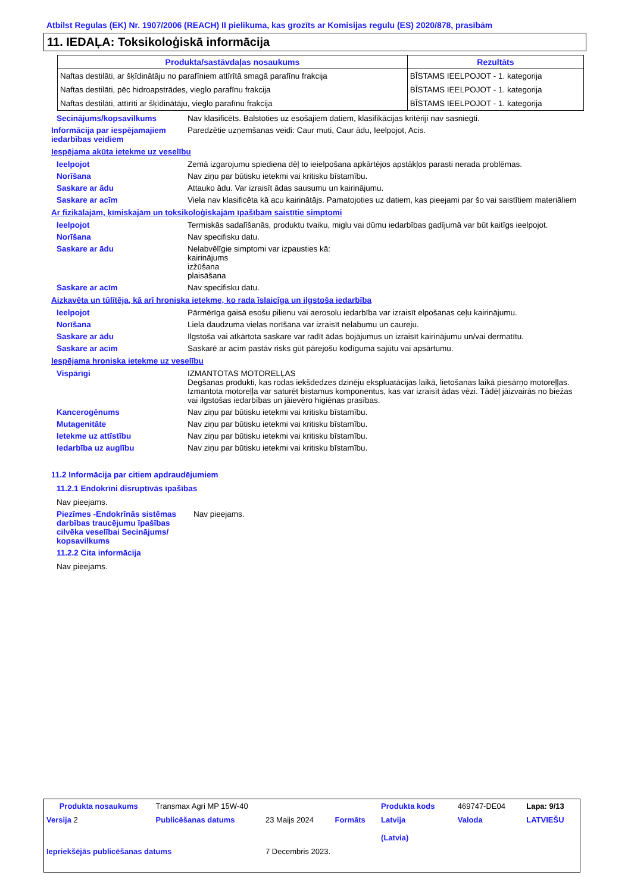Atbilst Regulas (EK) Nr. 1907/2006 (REACH) II pielikuma, kas grozīts ar Komisijas regulu (ES) 2020/878, prasībām
11. IEDAĻA: Toksikoloģiskā informācija
| Produkta/sastāvdaļas nosaukums | Rezultāts |
| --- | --- |
| Naftas destilāti, ar šķīdinātāju no parafīniem attīrītā smagā parafīnu frakcija | BĪSTAMS IEELPOJOT - 1. kategorija |
| Naftas destilāti, pēc hidroapstrādes, vieglo parafīnu frakcija | BĪSTAMS IEELPOJOT - 1. kategorija |
| Naftas destilāti, attīrīti ar šķīdinātāju, vieglo parafīnu frakcija | BĪSTAMS IEELPOJOT - 1. kategorija |
Secinājums/kopsavilkums Nav klasificēts. Balstoties uz esošajiem datiem, klasifikācijas kritēriji nav sasniegti.
Informācija par iespējamajiem iedarbības veidiem
Paredzētie uzņemšanas veidi: Caur muti, Caur ādu, Ieelpojot, Acis.
Iespējama akūta ietekme uz veselību
Ieelpojot Zemā izgarojumu spiediena dēļ to ieielpošana apkārtējos apstākļos parasti nerada problēmas.
Norīšana Nav ziņu par būtisku ietekmi vai kritisku bīstamību.
Saskare ar ādu Attauko ādu. Var izraisīt ādas sausumu un kairinājumu.
Saskare ar acīm Viela nav klasificēta kā acu kairinātājs. Pamatojoties uz datiem, kas pieejami par šo vai saistītiem materiāliem
Ar fizikālajām, ķīmiskajām un toksikoloģiskajām īpašībām saistītie simptomi
Ieelpojot Termiskās sadalīšanās, produktu tvaiku, miglu vai dūmu iedarbības gadījumā var būt kaitīgs ieelpojot.
Norīšana Nav specifisku datu.
Saskare ar ādu Nelabvēlīgie simptomi var izpausties kā:
kairinājums
izžūšana
plaisāšana
Saskare ar acīm Nav specifisku datu.
Aizkavēta un tūlītēja, kā arī hroniska ietekme, ko rada īslaicīga un ilgstoša iedarbība
Ieelpojot Pārmērīga gaisā esošu pilienu vai aerosolu iedarbība var izraisīt elpošanas ceļu kairinājumu.
Norīšana Liela daudzuma vielas norīšana var izraisīt nelabumu un caureju.
Saskare ar ādu Ilgstoša vai atkārtota saskare var radīt ādas bojājumus un izraisīt kairinājumu un/vai dermatītu.
Saskare ar acīm Saskarē ar acīm pastāv risks gūt pārejošu kodīguma sajūtu vai apsārtumu.
Iespējama hroniska ietekme uz veselību
Vispārīgi IZMANTOTAS MOTORELĻAS
Degšanas produkti, kas rodas iekšdedzes dzinēju ekspluatācijas laikā, lietošanas laikā piesārņo motoreļļas. Izmantota motoreļļa var saturēt bīstamus komponentus, kas var izraisīt ādas vēzi. Tādēļ jāizvairās no biežas vai ilgstošas iedarbības un jāievēro higiēnas prasības.
Kancerogēnums Nav ziņu par būtisku ietekmi vai kritisku bīstamību.
Mutagenitāte Nav ziņu par būtisku ietekmi vai kritisku bīstamību.
Ietekme uz attīstību Nav ziņu par būtisku ietekmi vai kritisku bīstamību.
Iedarbība uz auglību Nav ziņu par būtisku ietekmi vai kritisku bīstamību.
11.2 Informācija par citiem apdraudējumiem
11.2.1 Endokrīni disruptīvās īpašības
Nav pieejams.
Piezīmes -Endokrīnās sistēmas darbības traucējumu īpašības cilvēka veselībai Secinājums/ kopsavilkums
Nav pieejams.
11.2.2 Cita informācija
Nav pieejams.
| Produkta nosaukums | Transmax Agri MP 15W-40 | | | Produkta kods | 469747-DE04 | Lapa: 9/13 |
| Versija 2 | Publicēšanas datums | 23 Maijs 2024 | Formāts | Latvija (Latvia) | Valoda | LATVIEŠU |
| Iepriekšējās publicēšanas datums | | 7 Decembris 2023. | | | | |